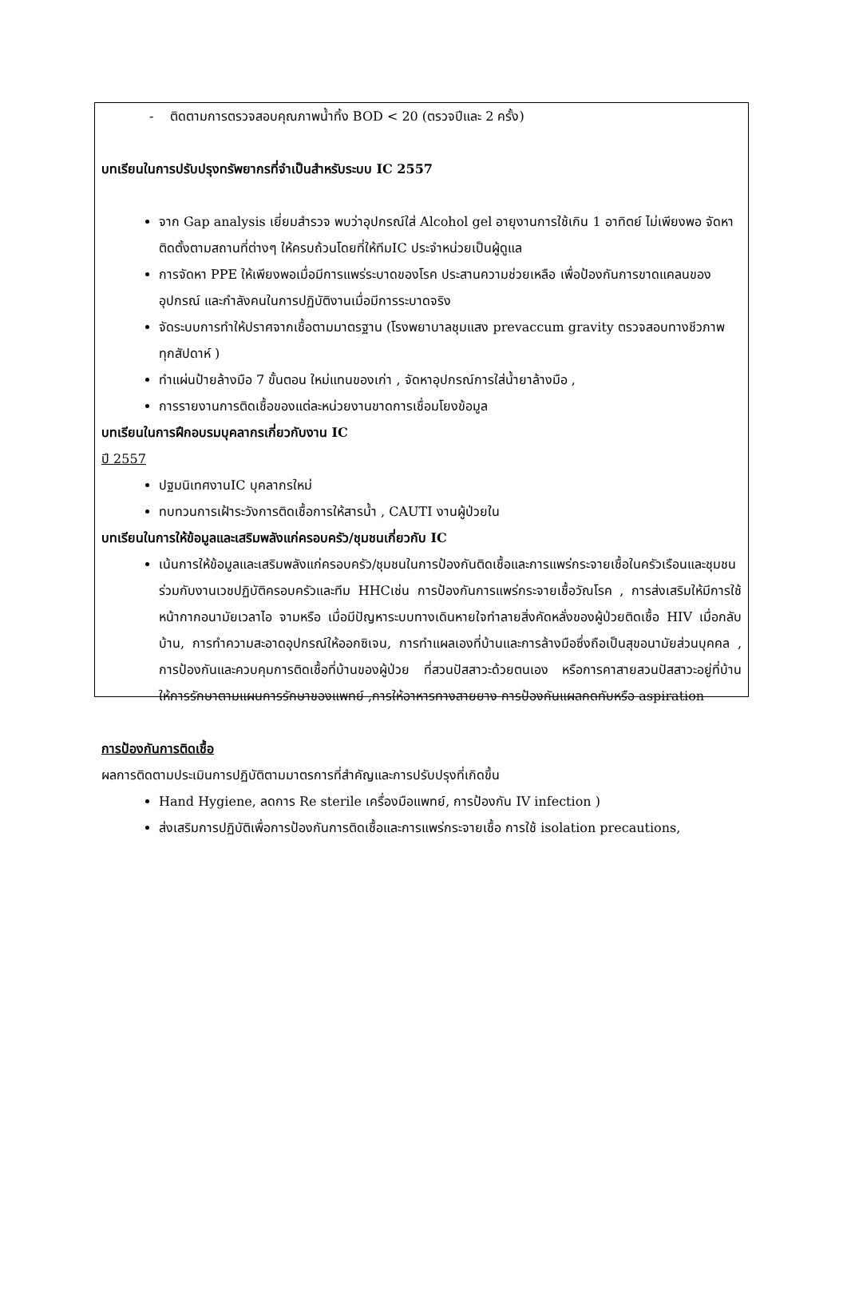- ติดตามการตรวจสอบคุณภาพน้ำทิ้ง BOD < 20 (ตรวจปีและ 2 ครั้ง)
บทเรียนในการปรับปรุงทรัพยากรที่จำเป็นสำหรับระบบ IC 2557
จาก Gap analysis เยี่ยมสำรวจ พบว่าอุปกรณ์ใส่ Alcohol gel อายุงานการใช้เกิน 1 อาทิตย์ ไม่เพียงพอ จัดหา ติดตั้งตามสถานที่ต่างๆ ให้ครบถ้วนโดยที่ให้ทีมIC ประจำหน่วยเป็นผู้ดูแล
การจัดหา PPE ให้เพียงพอเมื่อมีการแพร่ระบาดของโรค ประสานความช่วยเหลือ เพื่อป้องกันการขาดแคลนของอุปกรณ์ และกำลังคนในการปฏิบัติงานเมื่อมีการระบาดจริง
จัดระบบการทำให้ปราศจากเชื้อตามมาตรฐาน (โรงพยาบาลชุมแสง prevaccum gravity ตรวจสอบทางชีวภาพ ทุกสัปดาห์ )
ทำแผ่นป้ายล้างมือ 7 ขั้นตอน ใหม่แทนของเก่า , จัดหาอุปกรณ์การใส่น้ำยาล้างมือ ,
การรายงานการติดเชื้อของแต่ละหน่วยงานขาดการเชื่อมโยงข้อมูล
บทเรียนในการฝึกอบรมบุคลากรเกี่ยวกับงาน IC
ปี 2557
ปฐมนิเทศงานIC บุคลากรใหม่
ทบทวนการเฝ้าระวังการติดเชื้อการให้สารน้ำ , CAUTI งานผู้ป่วยใน
บทเรียนในการให้ข้อมูลและเสริมพลังแก่ครอบครัว/ชุมชนเกี่ยวกับ IC
เน้นการให้ข้อมูลและเสริมพลังแก่ครอบครัว/ชุมชนในการป้องกันติดเชื้อและการแพร่กระจายเชื้อในครัวเรือนและชุมชนร่วมกับงานเวชปฏิบัติครอบครัวและทีม HHCเช่น การป้องกันการแพร่กระจายเชื้อวัณโรค , การส่งเสริมให้มีการใช้หน้ากากอนามัยเวลาไอ จามหรือ เมื่อมีปัญหาระบบทางเดินหายใจทำลายสิ่งคัดหลั่งของผู้ป่วยติดเชื้อ HIV เมื่อกลับบ้าน, การทำความสะอาดอุปกรณ์ให้ออกซิเจน, การทำแผลเองที่บ้านและการล้างมือซึ่งถือเป็นสุขอนามัยส่วนบุคคล , การป้องกันและควบคุมการติดเชื้อที่บ้านของผู้ป่วย ที่สวนปัสสาวะด้วยตนเอง หรือการคาสายสวนปัสสาวะอยู่ที่บ้าน ให้การรักษาตามแผนการรักษาของแพทย์ ,การให้อาหารทางสายยาง การป้องกันแผลกดทับหรือ aspiration
การป้องกันการติดเชื้อ
ผลการติดตามประเมินการปฏิบัติตามมาตรการที่สำคัญและการปรับปรุงที่เกิดขึ้น
Hand Hygiene, ลดการ Re sterile เครื่องมือแพทย์, การป้องกัน IV infection )
ส่งเสริมการปฏิบัติเพื่อการป้องกันการติดเชื้อและการแพร่กระจายเชื้อ การใช้ isolation precautions,